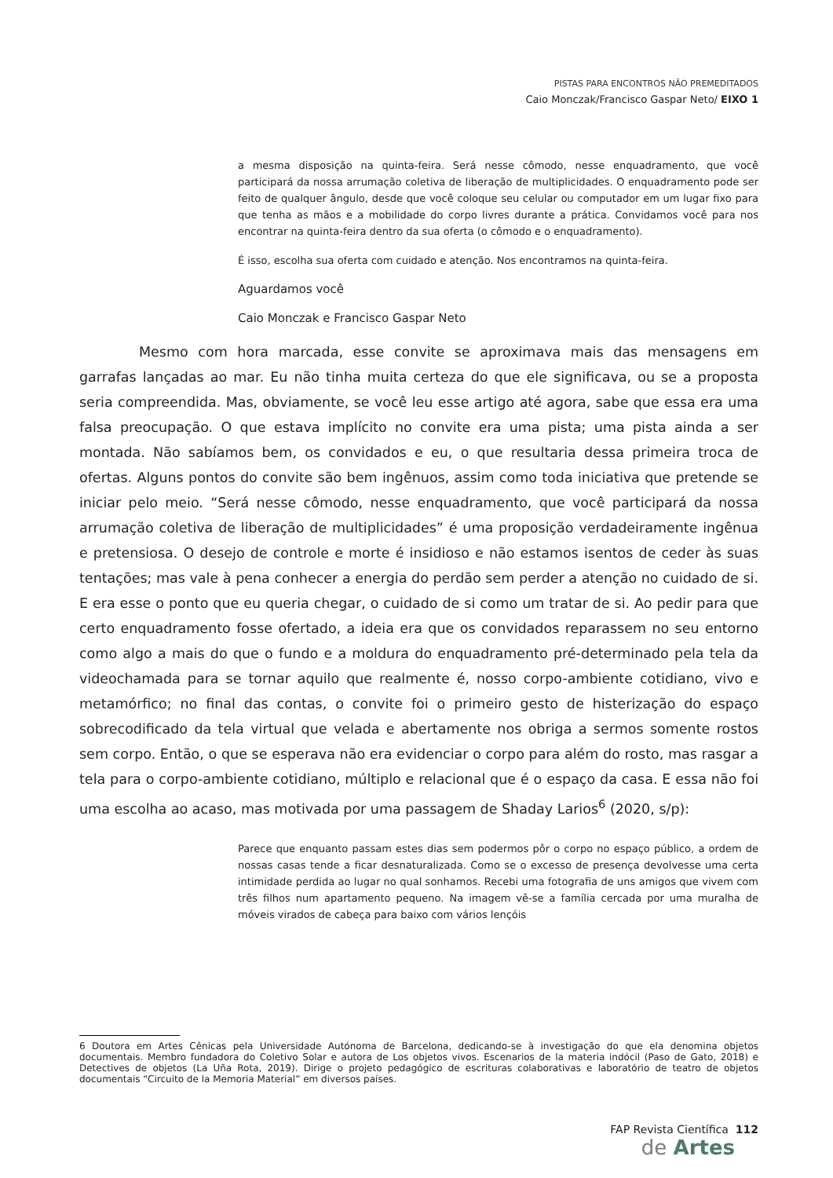PISTAS PARA ENCONTROS NÃO PREMEDITADOS
Caio Monczak/Francisco Gaspar Neto/ EIXO 1
a mesma disposição na quinta-feira. Será nesse cômodo, nesse enquadramento, que você participará da nossa arrumação coletiva de liberação de multiplicidades. O enquadramento pode ser feito de qualquer ângulo, desde que você coloque seu celular ou computador em um lugar fixo para que tenha as mãos e a mobilidade do corpo livres durante a prática. Convidamos você para nos encontrar na quinta-feira dentro da sua oferta (o cômodo e o enquadramento).
É isso, escolha sua oferta com cuidado e atenção. Nos encontramos na quinta-feira.
Aguardamos você
Caio Monczak e Francisco Gaspar Neto
Mesmo com hora marcada, esse convite se aproximava mais das mensagens em garrafas lançadas ao mar. Eu não tinha muita certeza do que ele significava, ou se a proposta seria compreendida. Mas, obviamente, se você leu esse artigo até agora, sabe que essa era uma falsa preocupação. O que estava implícito no convite era uma pista; uma pista ainda a ser montada. Não sabíamos bem, os convidados e eu, o que resultaria dessa primeira troca de ofertas. Alguns pontos do convite são bem ingênuos, assim como toda iniciativa que pretende se iniciar pelo meio. “Será nesse cômodo, nesse enquadramento, que você participará da nossa arrumação coletiva de liberação de multiplicidades” é uma proposição verdadeiramente ingênua e pretensiosa. O desejo de controle e morte é insidioso e não estamos isentos de ceder às suas tentações; mas vale à pena conhecer a energia do perdão sem perder a atenção no cuidado de si. E era esse o ponto que eu queria chegar, o cuidado de si como um tratar de si. Ao pedir para que certo enquadramento fosse ofertado, a ideia era que os convidados reparassem no seu entorno como algo a mais do que o fundo e a moldura do enquadramento pré-determinado pela tela da videochamada para se tornar aquilo que realmente é, nosso corpo-ambiente cotidiano, vivo e metamórfico; no final das contas, o convite foi o primeiro gesto de histerização do espaço sobrecodificado da tela virtual que velada e abertamente nos obriga a sermos somente rostos sem corpo. Então, o que se esperava não era evidenciar o corpo para além do rosto, mas rasgar a tela para o corpo-ambiente cotidiano, múltiplo e relacional que é o espaço da casa. E essa não foi uma escolha ao acaso, mas motivada por uma passagem de Shaday Larios<sup>6</sup> (2020, s/p):
Parece que enquanto passam estes dias sem podermos pôr o corpo no espaço público, a ordem de nossas casas tende a ficar desnaturalizada. Como se o excesso de presença devolvesse uma certa intimidade perdida ao lugar no qual sonhamos. Recebi uma fotografia de uns amigos que vivem com três filhos num apartamento pequeno. Na imagem vê-se a família cercada por uma muralha de móveis virados de cabeça para baixo com vários lençóis
6 Doutora em Artes Cênicas pela Universidade Autónoma de Barcelona, dedicando-se à investigação do que ela denomina objetos documentais. Membro fundadora do Coletivo Solar e autora de Los objetos vivos. Escenarios de la materia indócil (Paso de Gato, 2018) e Detectives de objetos (La Uña Rota, 2019). Dirige o projeto pedagógico de escrituras colaborativas e laboratório de teatro de objetos documentais “Circuito de la Memoria Material” em diversos países.
FAP Revista Científica 112
de Artes